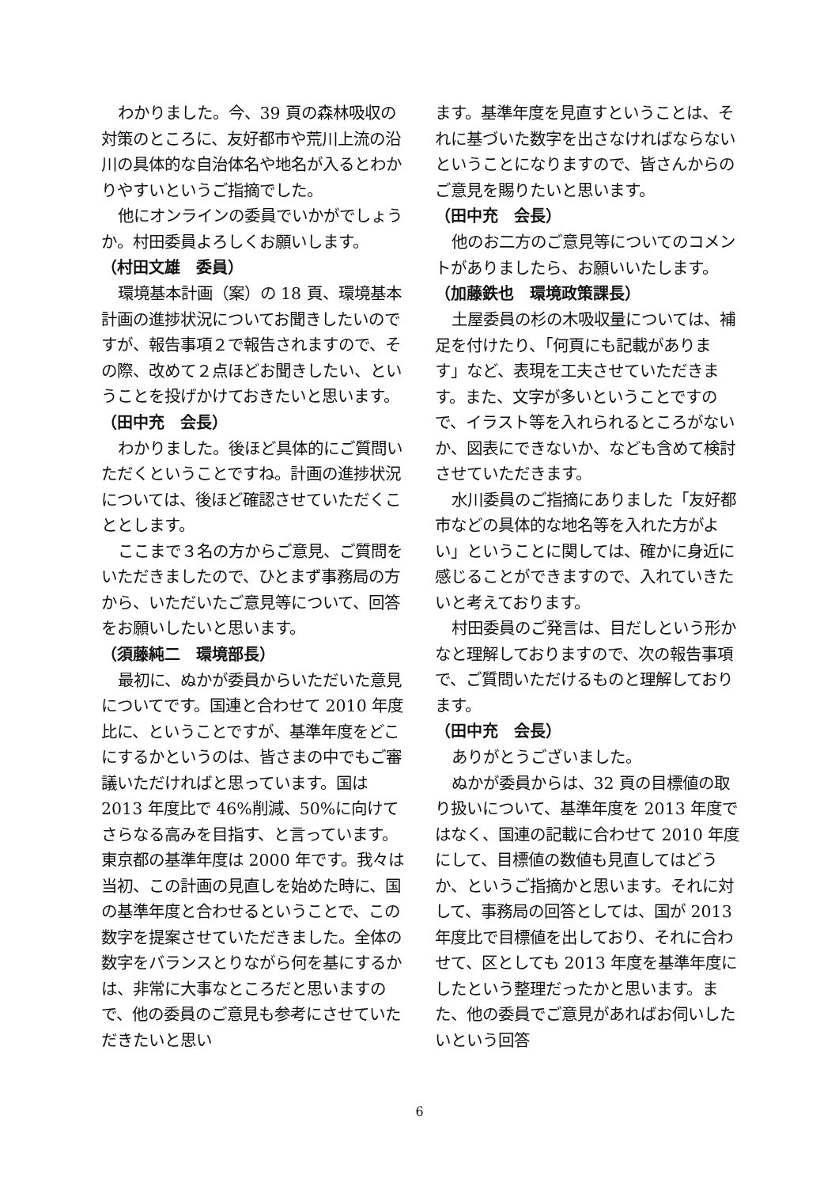わかりました。今、39 頁の森林吸収の対策のところに、友好都市や荒川上流の沿川の具体的な自治体名や地名が入るとわかりやすいというご指摘でした。
他にオンラインの委員でいかがでしょうか。村田委員よろしくお願いします。
（村田文雄　委員）
環境基本計画（案）の 18 頁、環境基本計画の進捗状況についてお聞きしたいのですが、報告事項２で報告されますので、その際、改めて２点ほどお聞きしたい、ということを投げかけておきたいと思います。
（田中充　会長）
わかりました。後ほど具体的にご質問いただくということですね。計画の進捗状況については、後ほど確認させていただくこととします。
ここまで３名の方からご意見、ご質問をいただきましたので、ひとまず事務局の方から、いただいたご意見等について、回答をお願いしたいと思います。
（須藤純二　環境部長）
最初に、ぬかが委員からいただいた意見についてです。国連と合わせて 2010 年度比に、ということですが、基準年度をどこにするかというのは、皆さまの中でもご審議いただければと思っています。国は 2013 年度比で 46%削減、50%に向けてさらなる高みを目指す、と言っています。東京都の基準年度は 2000 年です。我々は当初、この計画の見直しを始めた時に、国の基準年度と合わせるということで、この数字を提案させていただきました。全体の数字をバランスとりながら何を基にするかは、非常に大事なところだと思いますので、他の委員のご意見も参考にさせていただきたいと思い
ます。基準年度を見直すということは、それに基づいた数字を出さなければならないということになりますので、皆さんからのご意見を賜りたいと思います。
（田中充　会長）
他のお二方のご意見等についてのコメントがありましたら、お願いいたします。
（加藤鉄也　環境政策課長）
土屋委員の杉の木吸収量については、補足を付けたり、「何頁にも記載があります」など、表現を工夫させていただきます。また、文字が多いということですので、イラスト等を入れられるところがないか、図表にできないか、なども含めて検討させていただきます。
水川委員のご指摘にありました「友好都市などの具体的な地名等を入れた方がよい」ということに関しては、確かに身近に感じることができますので、入れていきたいと考えております。
村田委員のご発言は、目だしという形かなと理解しておりますので、次の報告事項で、ご質問いただけるものと理解しております。
（田中充　会長）
ありがとうございました。
ぬかが委員からは、32 頁の目標値の取り扱いについて、基準年度を 2013 年度ではなく、国連の記載に合わせて 2010 年度にして、目標値の数値も見直してはどうか、というご指摘かと思います。それに対して、事務局の回答としては、国が 2013 年度比で目標値を出しており、それに合わせて、区としても 2013 年度を基準年度にしたという整理だったかと思います。また、他の委員でご意見があればお伺いしたいという回答
6